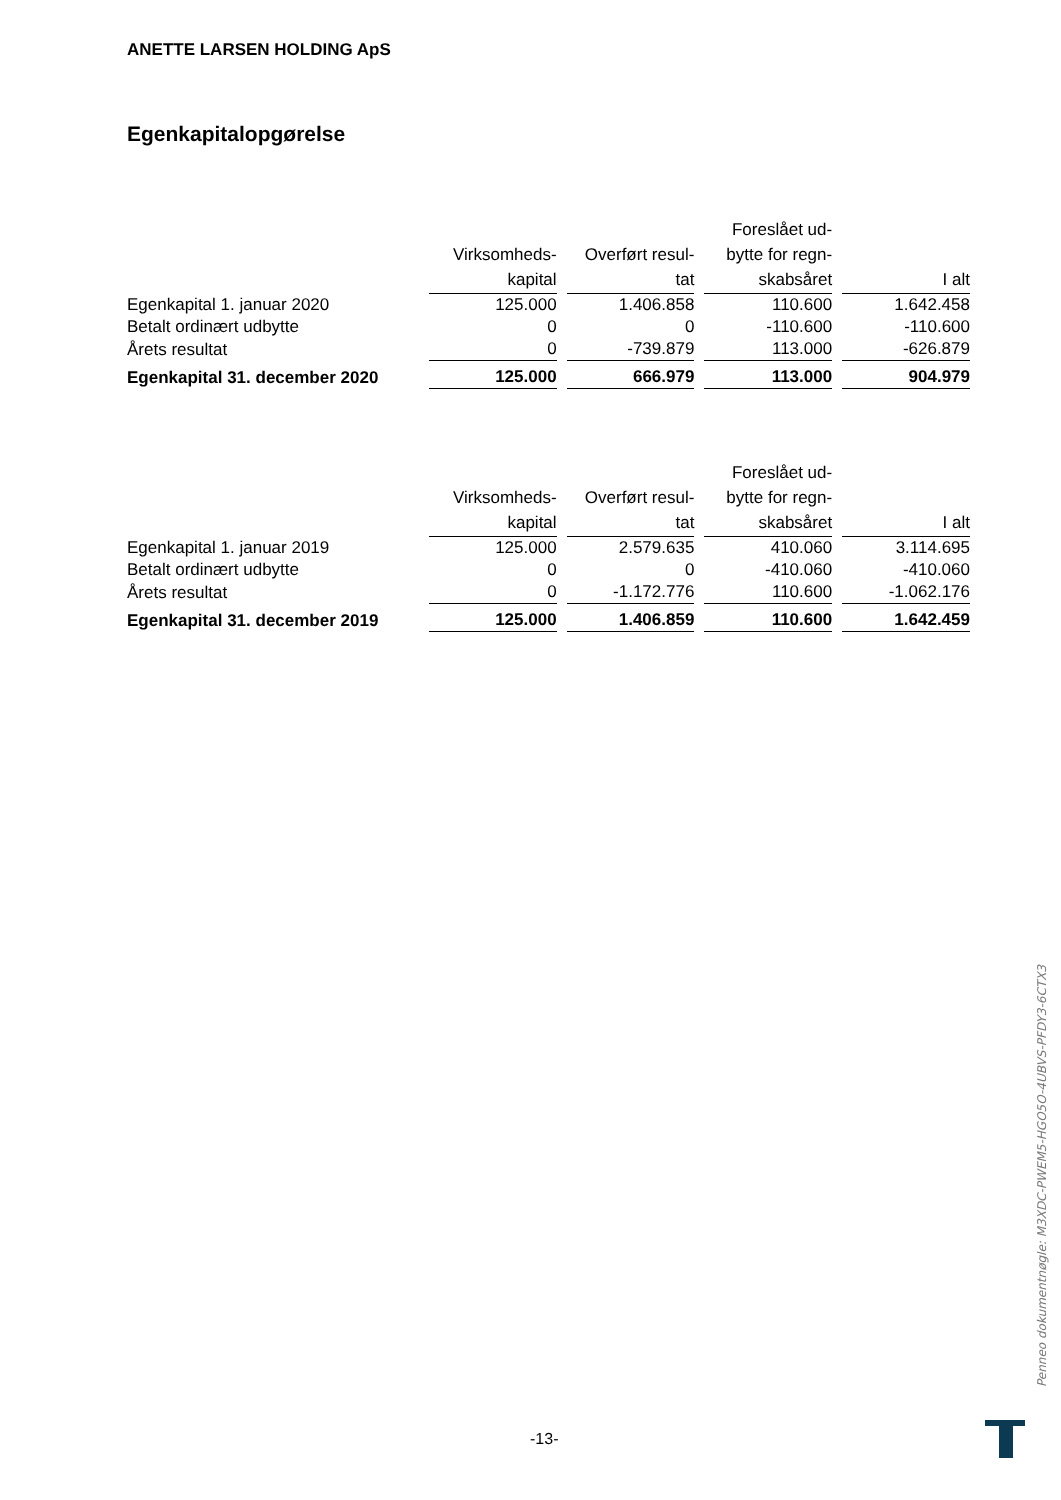ANETTE LARSEN HOLDING ApS
Egenkapitalopgørelse
| | Virksomheds- kapital | Overført resul- tat | Foreslået ud- bytte for regn- skabsåret | I alt |
| Egenkapital 1. januar 2020 | 125.000 | 1.406.858 | 110.600 | 1.642.458 |
| Betalt ordinært udbytte | 0 | 0 | -110.600 | -110.600 |
| Årets resultat | 0 | -739.879 | 113.000 | -626.879 |
| Egenkapital 31. december 2020 | 125.000 | 666.979 | 113.000 | 904.979 |
| | Virksomheds- kapital | Overført resul- tat | Foreslået ud- bytte for regn- skabsåret | I alt |
| Egenkapital 1. januar 2019 | 125.000 | 2.579.635 | 410.060 | 3.114.695 |
| Betalt ordinært udbytte | 0 | 0 | -410.060 | -410.060 |
| Årets resultat | 0 | -1.172.776 | 110.600 | -1.062.176 |
| Egenkapital 31. december 2019 | 125.000 | 1.406.859 | 110.600 | 1.642.459 |
Penneo dokumentnøgle: M3XDC-PWEM5-HGO5O-4UBVS-PFDY3-6CTX3
-13-